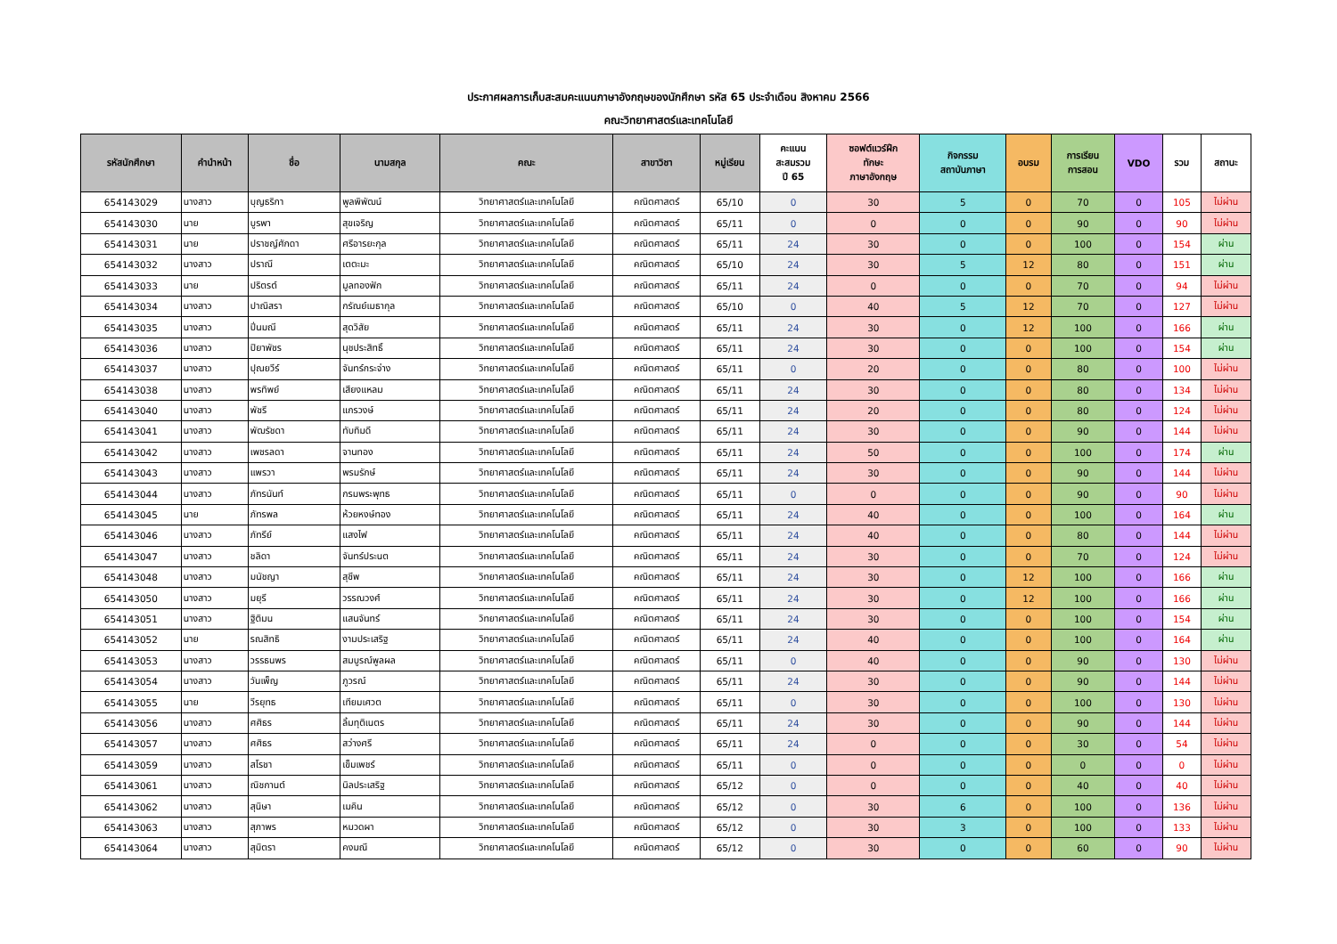ประกาศผลการเก็บสะสมคะแนนภาษาอังกฤษของนักศึกษา รหัส 65 ประจำเดือน สิงหาคม 2566
คณะวิทยาศาสตร์และเทคโนโลยี
| รหัสนักศึกษา | คำนำหน้า | ชื่อ | นามสกุล | คณะ | สาขาวิชา | หมู่เรียน | คะแนน สะสมรวม ปี 65 | ซอฟต์แวร์ฝึก ทักษะ ภาษาอังกฤษ | กิจกรรม สถาบันภาษา | อบรม | การเรียน การสอน | VDO | รวม | สถานะ |
| --- | --- | --- | --- | --- | --- | --- | --- | --- | --- | --- | --- | --- | --- | --- |
| 654143029 | นางสาว | บุญธริกา | พูลพิพัฒน์ | วิทยาศาสตร์และเทคโนโลยี | คณิตศาสตร์ | 65/10 | 0 | 30 | 5 | 0 | 70 | 0 | 105 | ไม่ผ่าน |
| 654143030 | นาย | บูรพา | สุขเจริญ | วิทยาศาสตร์และเทคโนโลยี | คณิตศาสตร์ | 65/11 | 0 | 0 | 0 | 0 | 90 | 0 | 90 | ไม่ผ่าน |
| 654143031 | นาย | ปราชญ์ศักดา | ศรีอารยะกุล | วิทยาศาสตร์และเทคโนโลยี | คณิตศาสตร์ | 65/11 | 24 | 30 | 0 | 0 | 100 | 0 | 154 | ผ่าน |
| 654143032 | นางสาว | ปราณี | เตตะมะ | วิทยาศาสตร์และเทคโนโลยี | คณิตศาสตร์ | 65/10 | 24 | 30 | 5 | 12 | 80 | 0 | 151 | ผ่าน |
| 654143033 | นาย | ปริตรต์ | มูลทองฟัก | วิทยาศาสตร์และเทคโนโลยี | คณิตศาสตร์ | 65/11 | 24 | 0 | 0 | 0 | 70 | 0 | 94 | ไม่ผ่าน |
| 654143034 | นางสาว | ปาณิสรา | กรัณย์เมธากุล | วิทยาศาสตร์และเทคโนโลยี | คณิตศาสตร์ | 65/10 | 0 | 40 | 5 | 12 | 70 | 0 | 127 | ไม่ผ่าน |
| 654143035 | นางสาว | ปิ่นมณี | สุดวิสัย | วิทยาศาสตร์และเทคโนโลยี | คณิตศาสตร์ | 65/11 | 24 | 30 | 0 | 12 | 100 | 0 | 166 | ผ่าน |
| 654143036 | นางสาว | ปิยาพัชร | นุชประสิทธิ์ | วิทยาศาสตร์และเทคโนโลยี | คณิตศาสตร์ | 65/11 | 24 | 30 | 0 | 0 | 100 | 0 | 154 | ผ่าน |
| 654143037 | นางสาว | ปุณยวีร์ | จันทร์กระจ่าง | วิทยาศาสตร์และเทคโนโลยี | คณิตศาสตร์ | 65/11 | 0 | 20 | 0 | 0 | 80 | 0 | 100 | ไม่ผ่าน |
| 654143038 | นางสาว | พรทิพย์ | เสียงแหลม | วิทยาศาสตร์และเทคโนโลยี | คณิตศาสตร์ | 65/11 | 24 | 30 | 0 | 0 | 80 | 0 | 134 | ไม่ผ่าน |
| 654143040 | นางสาว | พัชรี | แกรวงษ์ | วิทยาศาสตร์และเทคโนโลยี | คณิตศาสตร์ | 65/11 | 24 | 20 | 0 | 0 | 80 | 0 | 124 | ไม่ผ่าน |
| 654143041 | นางสาว | พัฒรัชดา | ทับทิมดี | วิทยาศาสตร์และเทคโนโลยี | คณิตศาสตร์ | 65/11 | 24 | 30 | 0 | 0 | 90 | 0 | 144 | ไม่ผ่าน |
| 654143042 | นางสาว | เพชรลดา | จานทอง | วิทยาศาสตร์และเทคโนโลยี | คณิตศาสตร์ | 65/11 | 24 | 50 | 0 | 0 | 100 | 0 | 174 | ผ่าน |
| 654143043 | นางสาว | แพรวา | พรมรักษ์ | วิทยาศาสตร์และเทคโนโลยี | คณิตศาสตร์ | 65/11 | 24 | 30 | 0 | 0 | 90 | 0 | 144 | ไม่ผ่าน |
| 654143044 | นางสาว | ภัทรนันท์ | กรมพระพุทธ | วิทยาศาสตร์และเทคโนโลยี | คณิตศาสตร์ | 65/11 | 0 | 0 | 0 | 0 | 90 | 0 | 90 | ไม่ผ่าน |
| 654143045 | นาย | ภัทรพล | ห้วยหงษ์ทอง | วิทยาศาสตร์และเทคโนโลยี | คณิตศาสตร์ | 65/11 | 24 | 40 | 0 | 0 | 100 | 0 | 164 | ผ่าน |
| 654143046 | นางสาว | ภัทรีย์ | แสงไฟ | วิทยาศาสตร์และเทคโนโลยี | คณิตศาสตร์ | 65/11 | 24 | 40 | 0 | 0 | 80 | 0 | 144 | ไม่ผ่าน |
| 654143047 | นางสาว | ชลิดา | จันทร์ประนต | วิทยาศาสตร์และเทคโนโลยี | คณิตศาสตร์ | 65/11 | 24 | 30 | 0 | 0 | 70 | 0 | 124 | ไม่ผ่าน |
| 654143048 | นางสาว | มนัชญา | สุชีพ | วิทยาศาสตร์และเทคโนโลยี | คณิตศาสตร์ | 65/11 | 24 | 30 | 0 | 12 | 100 | 0 | 166 | ผ่าน |
| 654143050 | นางสาว | มยุรี | วรรณวงศ์ | วิทยาศาสตร์และเทคโนโลยี | คณิตศาสตร์ | 65/11 | 24 | 30 | 0 | 12 | 100 | 0 | 166 | ผ่าน |
| 654143051 | นางสาว | ฐิติมน | แสนจันทร์ | วิทยาศาสตร์และเทคโนโลยี | คณิตศาสตร์ | 65/11 | 24 | 30 | 0 | 0 | 100 | 0 | 154 | ผ่าน |
| 654143052 | นาย | รณสิทธิ | งามประเสริฐ | วิทยาศาสตร์และเทคโนโลยี | คณิตศาสตร์ | 65/11 | 24 | 40 | 0 | 0 | 100 | 0 | 164 | ผ่าน |
| 654143053 | นางสาว | วรรธนพร | สมบูรณ์พูลผล | วิทยาศาสตร์และเทคโนโลยี | คณิตศาสตร์ | 65/11 | 0 | 40 | 0 | 0 | 90 | 0 | 130 | ไม่ผ่าน |
| 654143054 | นางสาว | วันเพ็ญ | ภูวรณ์ | วิทยาศาสตร์และเทคโนโลยี | คณิตศาสตร์ | 65/11 | 24 | 30 | 0 | 0 | 90 | 0 | 144 | ไม่ผ่าน |
| 654143055 | นาย | วีรยุทธ | เทียมเศวต | วิทยาศาสตร์และเทคโนโลยี | คณิตศาสตร์ | 65/11 | 0 | 30 | 0 | 0 | 100 | 0 | 130 | ไม่ผ่าน |
| 654143056 | นางสาว | ศศิธร | ลิ้มทุติเนตร | วิทยาศาสตร์และเทคโนโลยี | คณิตศาสตร์ | 65/11 | 24 | 30 | 0 | 0 | 90 | 0 | 144 | ไม่ผ่าน |
| 654143057 | นางสาว | ศศิธร | สว่างศรี | วิทยาศาสตร์และเทคโนโลยี | คณิตศาสตร์ | 65/11 | 24 | 0 | 0 | 0 | 30 | 0 | 54 | ไม่ผ่าน |
| 654143059 | นางสาว | สโรชา | เข็มเพชร์ | วิทยาศาสตร์และเทคโนโลยี | คณิตศาสตร์ | 65/11 | 0 | 0 | 0 | 0 | 0 | 0 | 0 | ไม่ผ่าน |
| 654143061 | นางสาว | ณิชกานต์ | นิลประเสริฐ | วิทยาศาสตร์และเทคโนโลยี | คณิตศาสตร์ | 65/12 | 0 | 0 | 0 | 0 | 40 | 0 | 40 | ไม่ผ่าน |
| 654143062 | นางสาว | สุนิษา | เมคิน | วิทยาศาสตร์และเทคโนโลยี | คณิตศาสตร์ | 65/12 | 0 | 30 | 6 | 0 | 100 | 0 | 136 | ไม่ผ่าน |
| 654143063 | นางสาว | สุภาพร | หมวดผา | วิทยาศาสตร์และเทคโนโลยี | คณิตศาสตร์ | 65/12 | 0 | 30 | 3 | 0 | 100 | 0 | 133 | ไม่ผ่าน |
| 654143064 | นางสาว | สุมิตรา | คงมณี | วิทยาศาสตร์และเทคโนโลยี | คณิตศาสตร์ | 65/12 | 0 | 30 | 0 | 0 | 60 | 0 | 90 | ไม่ผ่าน |